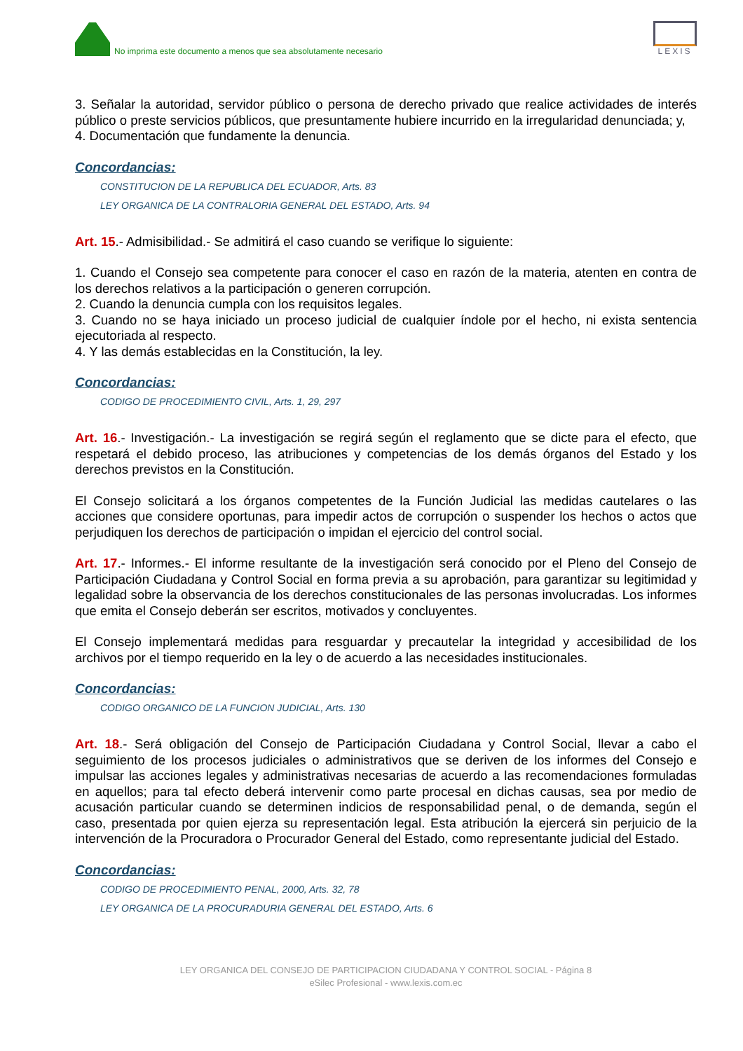No imprima este documento a menos que sea absolutamente necesario
LEXIS
3. Señalar la autoridad, servidor público o persona de derecho privado que realice actividades de interés público o preste servicios públicos, que presuntamente hubiere incurrido en la irregularidad denunciada; y,
4. Documentación que fundamente la denuncia.
Concordancias:
CONSTITUCION DE LA REPUBLICA DEL ECUADOR, Arts. 83
LEY ORGANICA DE LA CONTRALORIA GENERAL DEL ESTADO, Arts. 94
Art. 15.- Admisibilidad.- Se admitirá el caso cuando se verifique lo siguiente:
1. Cuando el Consejo sea competente para conocer el caso en razón de la materia, atenten en contra de los derechos relativos a la participación o generen corrupción.
2. Cuando la denuncia cumpla con los requisitos legales.
3. Cuando no se haya iniciado un proceso judicial de cualquier índole por el hecho, ni exista sentencia ejecutoriada al respecto.
4. Y las demás establecidas en la Constitución, la ley.
Concordancias:
CODIGO DE PROCEDIMIENTO CIVIL, Arts. 1, 29, 297
Art. 16.- Investigación.- La investigación se regirá según el reglamento que se dicte para el efecto, que respetará el debido proceso, las atribuciones y competencias de los demás órganos del Estado y los derechos previstos en la Constitución.
El Consejo solicitará a los órganos competentes de la Función Judicial las medidas cautelares o las acciones que considere oportunas, para impedir actos de corrupción o suspender los hechos o actos que perjudiquen los derechos de participación o impidan el ejercicio del control social.
Art. 17.- Informes.- El informe resultante de la investigación será conocido por el Pleno del Consejo de Participación Ciudadana y Control Social en forma previa a su aprobación, para garantizar su legitimidad y legalidad sobre la observancia de los derechos constitucionales de las personas involucradas. Los informes que emita el Consejo deberán ser escritos, motivados y concluyentes.
El Consejo implementará medidas para resguardar y precautelar la integridad y accesibilidad de los archivos por el tiempo requerido en la ley o de acuerdo a las necesidades institucionales.
Concordancias:
CODIGO ORGANICO DE LA FUNCION JUDICIAL, Arts. 130
Art. 18.- Será obligación del Consejo de Participación Ciudadana y Control Social, llevar a cabo el seguimiento de los procesos judiciales o administrativos que se deriven de los informes del Consejo e impulsar las acciones legales y administrativas necesarias de acuerdo a las recomendaciones formuladas en aquellos; para tal efecto deberá intervenir como parte procesal en dichas causas, sea por medio de acusación particular cuando se determinen indicios de responsabilidad penal, o de demanda, según el caso, presentada por quien ejerza su representación legal. Esta atribución la ejercerá sin perjuicio de la intervención de la Procuradora o Procurador General del Estado, como representante judicial del Estado.
Concordancias:
CODIGO DE PROCEDIMIENTO PENAL, 2000, Arts. 32, 78
LEY ORGANICA DE LA PROCURADURIA GENERAL DEL ESTADO, Arts. 6
LEY ORGANICA DEL CONSEJO DE PARTICIPACION CIUDADANA Y CONTROL SOCIAL - Página 8
eSilec Profesional - www.lexis.com.ec